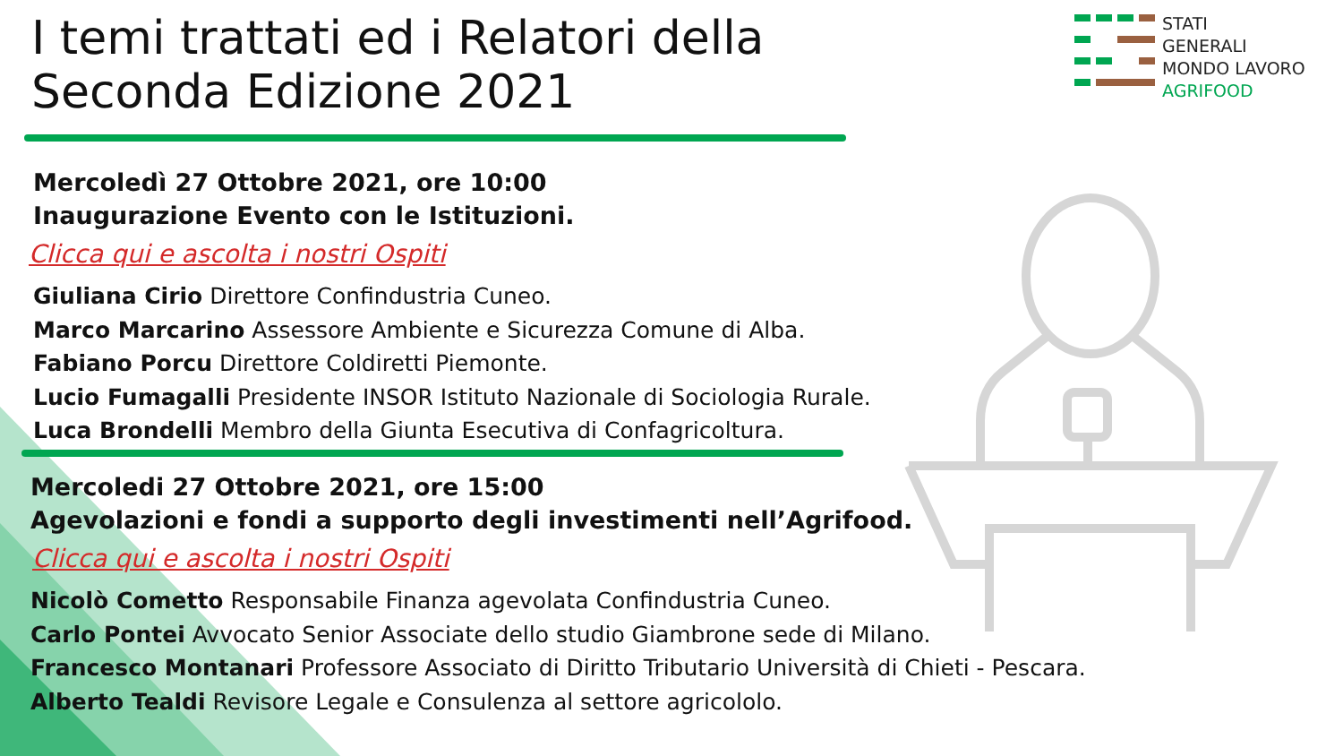STATI
GENERALI
MONDO LAVORO
AGRIFOOD
I temi trattati ed i Relatori della Seconda Edizione 2021
Mercoledì 27 Ottobre 2021, ore 10:00
Inaugurazione Evento con le Istituzioni.
Clicca qui e ascolta i nostri Ospiti
Giuliana Cirio Direttore Confindustria Cuneo.
Marco Marcarino Assessore Ambiente e Sicurezza Comune di Alba.
Fabiano Porcu Direttore Coldiretti Piemonte.
Lucio Fumagalli Presidente INSOR Istituto Nazionale di Sociologia Rurale.
Luca Brondelli Membro della Giunta Esecutiva di Confagricoltura.
Mercoledi 27 Ottobre 2021, ore 15:00
Agevolazioni e fondi a supporto degli investimenti nell’Agrifood.
Clicca qui e ascolta i nostri Ospiti
Nicolò Cometto Responsabile Finanza agevolata Confindustria Cuneo.
Carlo Pontei Avvocato Senior Associate dello studio Giambrone sede di Milano.
Francesco Montanari Professore Associato di Diritto Tributario Università di Chieti - Pescara.
Alberto Tealdi Revisore Legale e Consulenza al settore agricololo.